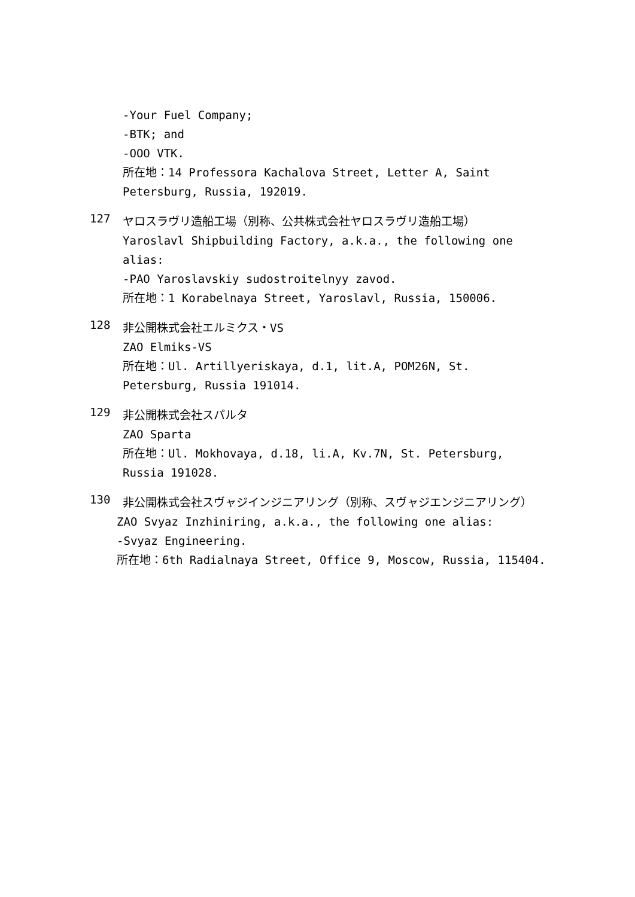-Your Fuel Company;
-BTK; and
-OOO VTK.
所在地：14 Professora Kachalova Street, Letter A, Saint Petersburg, Russia, 192019.
127
ヤロスラヴリ造船工場（別称、公共株式会社ヤロスラヴリ造船工場）
Yaroslavl Shipbuilding Factory, a.k.a., the following one alias:
-PAO Yaroslavskiy sudostroitelnyy zavod.
所在地：1 Korabelnaya Street, Yaroslavl, Russia, 150006.
128
非公開株式会社エルミクス・VS
ZAO Elmiks-VS
所在地：Ul. Artillyeriskaya, d.1, lit.A, POM26N, St. Petersburg, Russia 191014.
129
非公開株式会社スパルタ
ZAO Sparta
所在地：Ul. Mokhovaya, d.18, li.A, Kv.7N, St. Petersburg, Russia 191028.
130
非公開株式会社スヴャジインジニアリング（別称、スヴャジエンジニアリング）
ZAO Svyaz Inzhiniring, a.k.a., the following one alias:
-Svyaz Engineering.
所在地：6th Radialnaya Street, Office 9, Moscow, Russia, 115404.